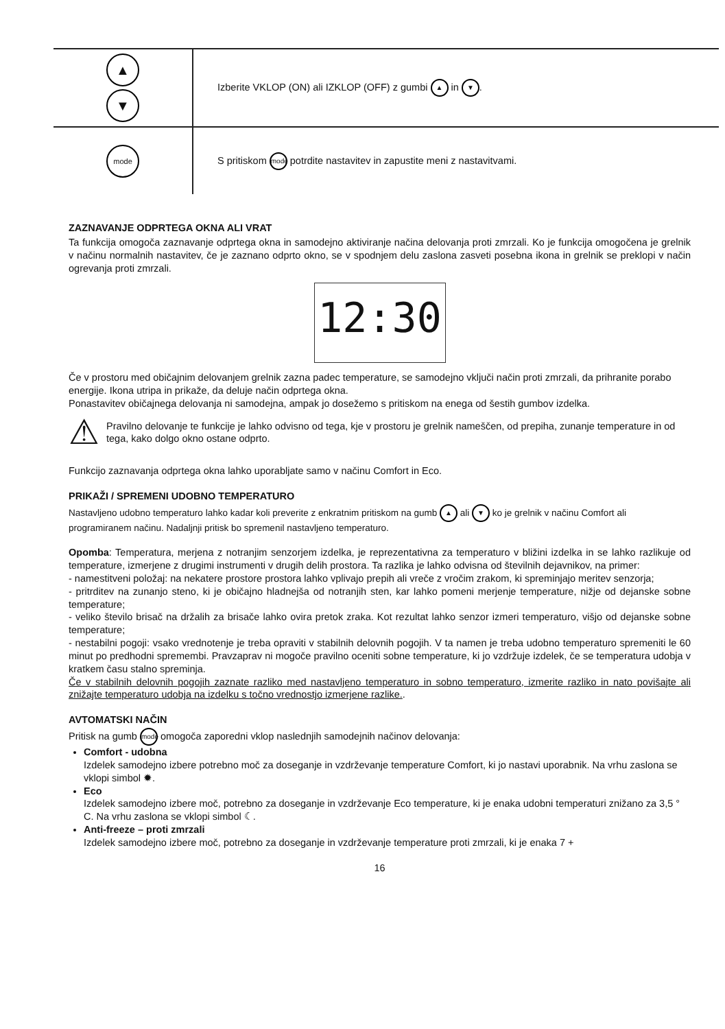| ▲ ▼ | Izberite VKLOP (ON) ali IZKLOP (OFF) z gumbi ▲ in ▼ . |
| mode | S pritiskom mode potrdite nastavitev in zapustite meni z nastavitvami. |
ZAZNAVANJE ODPRTEGA OKNA ALI VRAT
Ta funkcija omogoča zaznavanje odprtega okna in samodejno aktiviranje načina delovanja proti zmrzali. Ko je funkcija omogočena je grelnik v načinu normalnih nastavitev, če je zaznano odprto okno, se v spodnjem delu zaslona zasveti posebna ikona in grelnik se preklopi v način ogrevanja proti zmrzali.
12:30
Če v prostoru med običajnim delovanjem grelnik zazna padec temperature, se samodejno vključi način proti zmrzali, da prihranite porabo energije. Ikona utripa in prikaže, da deluje način odprtega okna.
Ponastavitev običajnega delovanja ni samodejna, ampak jo dosežemo s pritiskom na enega od šestih gumbov izdelka.
⚠
Pravilno delovanje te funkcije je lahko odvisno od tega, kje v prostoru je grelnik nameščen, od prepiha, zunanje temperature in od tega, kako dolgo okno ostane odprto.
Funkcijo zaznavanja odprtega okna lahko uporabljate samo v načinu Comfort in Eco.
PRIKAŽI / SPREMENI UDOBNO TEMPERATURO
Nastavljeno udobno temperaturo lahko kadar koli preverite z enkratnim pritiskom na gumb ▲ ali ▼ ko je grelnik v načinu Comfort ali programiranem načinu. Nadaljnji pritisk bo spremenil nastavljeno temperaturo.
Opomba: Temperatura, merjena z notranjim senzorjem izdelka, je reprezentativna za temperaturo v bližini izdelka in se lahko razlikuje od temperature, izmerjene z drugimi instrumenti v drugih delih prostora. Ta razlika je lahko odvisna od številnih dejavnikov, na primer:
- namestitveni položaj: na nekatere prostore prostora lahko vplivajo prepih ali vreče z vročim zrakom, ki spreminjajo meritev senzorja;
- pritrditev na zunanjo steno, ki je običajno hladnejša od notranjih sten, kar lahko pomeni merjenje temperature, nižje od dejanske sobne temperature;
- veliko število brisač na držalih za brisače lahko ovira pretok zraka. Kot rezultat lahko senzor izmeri temperaturo, višjo od dejanske sobne temperature;
- nestabilni pogoji: vsako vrednotenje je treba opraviti v stabilnih delovnih pogojih. V ta namen je treba udobno temperaturo spremeniti le 60 minut po predhodni spremembi. Pravzaprav ni mogoče pravilno oceniti sobne temperature, ki jo vzdržuje izdelek, če se temperatura udobja v kratkem času stalno spreminja.
Če v stabilnih delovnih pogojih zaznate razliko med nastavljeno temperaturo in sobno temperaturo, izmerite razliko in nato povišajte ali znižajte temperaturo udobja na izdelku s točno vrednostjo izmerjene razlike..
AVTOMATSKI NAČIN
Pritisk na gumb mode omogoča zaporedni vklop naslednjih samodejnih načinov delovanja:
Comfort - udobna
Izdelek samodejno izbere potrebno moč za doseganje in vzdrževanje temperature Comfort, ki jo nastavi uporabnik. Na vrhu zaslona se vklopi simbol ✹.
Eco
Izdelek samodejno izbere moč, potrebno za doseganje in vzdrževanje Eco temperature, ki je enaka udobni temperaturi znižano za 3,5 ° C. Na vrhu zaslona se vklopi simbol ☾.
Anti-freeze – proti zmrzali
Izdelek samodejno izbere moč, potrebno za doseganje in vzdrževanje temperature proti zmrzali, ki je enaka 7 +
16